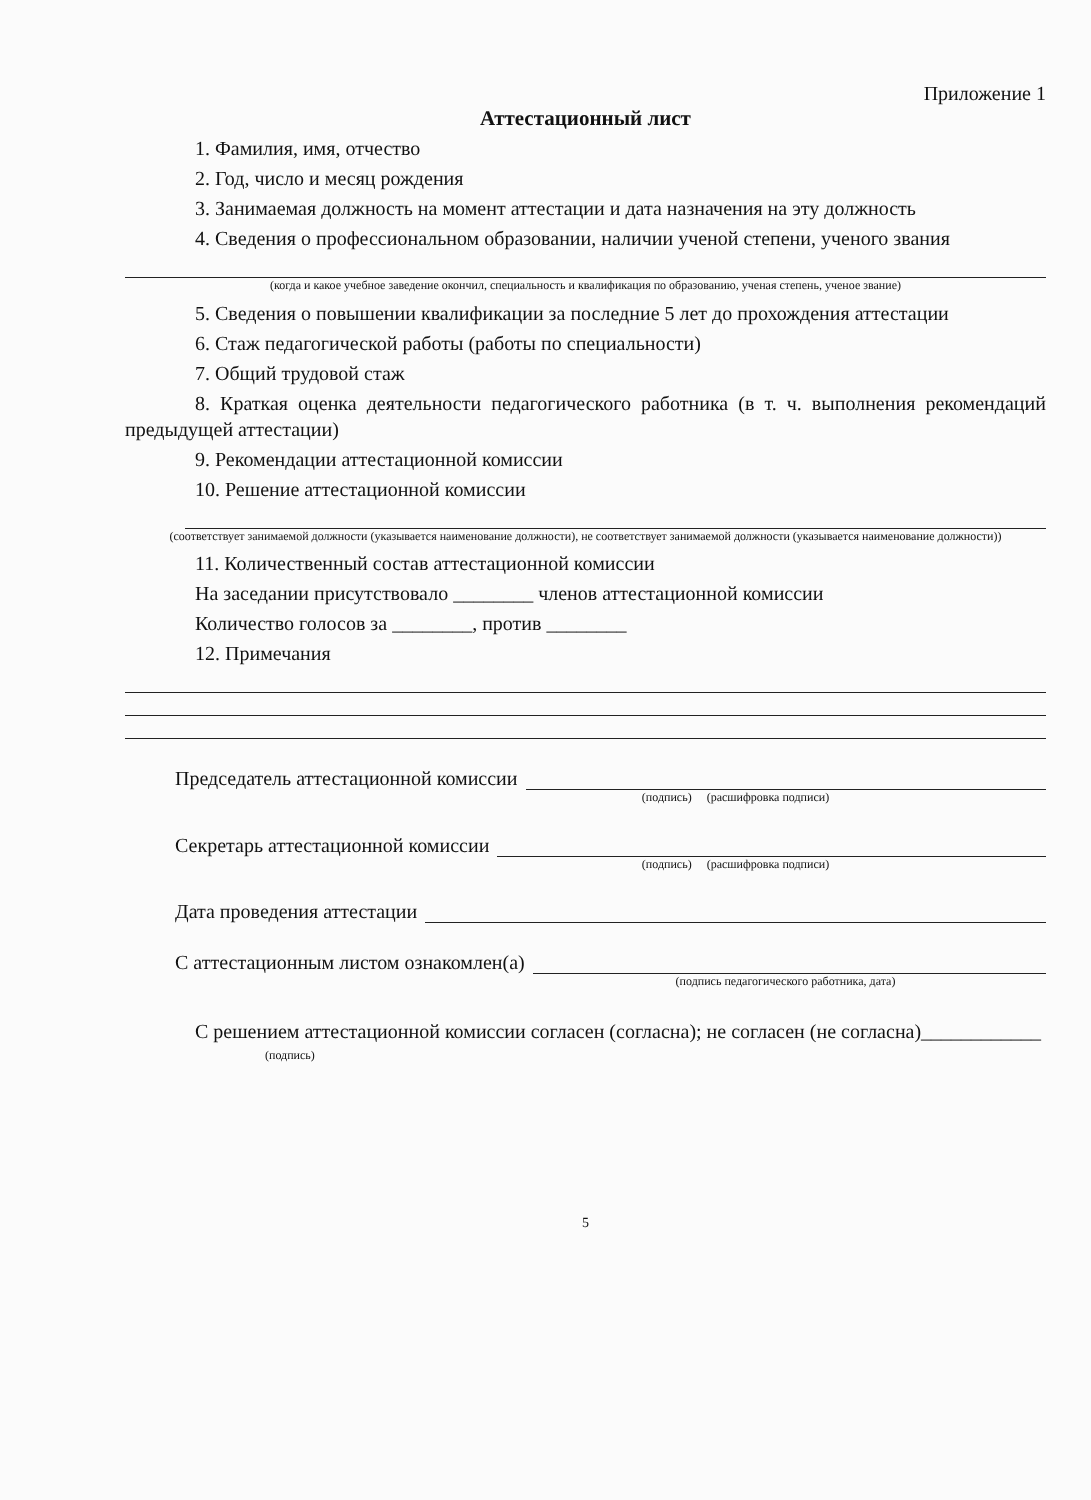Приложение 1
Аттестационный лист
1. Фамилия, имя, отчество
2. Год, число и месяц рождения
3. Занимаемая должность на момент аттестации и дата назначения на эту должность
4. Сведения о профессиональном образовании, наличии ученой степени, ученого звания
(когда и какое учебное заведение окончил, специальность и квалификация по образованию, ученая степень, ученое звание)
5. Сведения о повышении квалификации за последние 5 лет до прохождения аттестации
6. Стаж педагогической работы (работы по специальности)
7. Общий трудовой стаж
8. Краткая оценка деятельности педагогического работника (в т. ч. выполнения рекомендаций предыдущей аттестации)
9. Рекомендации аттестационной комиссии
10. Решение аттестационной комиссии
(соответствует занимаемой должности (указывается наименование должности), не соответствует занимаемой должности (указывается наименование должности))
11. Количественный состав аттестационной комиссии
На заседании присутствовало ________ членов аттестационной комиссии
Количество голосов за ________, против ________
12. Примечания
Председатель аттестационной комиссии
(подпись) (расшифровка подписи)
Секретарь аттестационной комиссии
(подпись) (расшифровка подписи)
Дата проведения аттестации
С аттестационным листом ознакомлен(а)
(подпись педагогического работника, дата)
С решением аттестационной комиссии согласен (согласна); не согласен (не согласна)____________
(подпись)
5